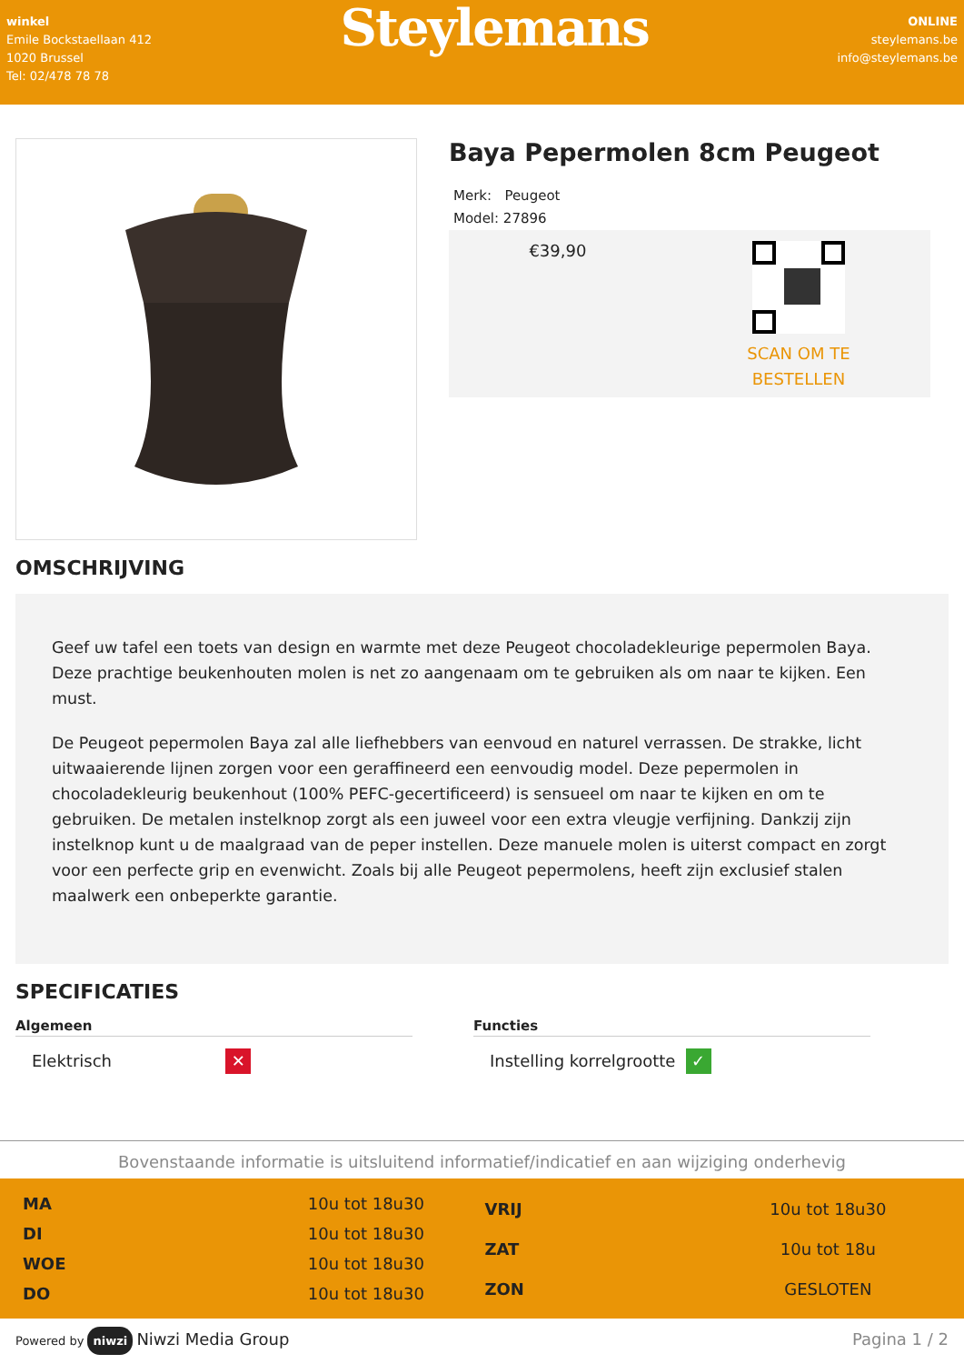winkel
Emile Bockstaellaan 412
1020 Brussel
Tel: 02/478 78 78
Steylemans
ONLINE
steylemans.be
info@steylemans.be
Baya Pepermolen 8cm Peugeot
Merk: Peugeot
Model: 27896
€39,90
SCAN OM TE
BESTELLEN
OMSCHRIJVING
Geef uw tafel een toets van design en warmte met deze Peugeot chocoladekleurige pepermolen Baya. Deze prachtige beukenhouten molen is net zo aangenaam om te gebruiken als om naar te kijken. Een must.
De Peugeot pepermolen Baya zal alle liefhebbers van eenvoud en naturel verrassen. De strakke, licht uitwaaierende lijnen zorgen voor een geraffineerd een eenvoudig model. Deze pepermolen in chocoladekleurig beukenhout (100% PEFC-gecertificeerd) is sensueel om naar te kijken en om te gebruiken. De metalen instelknop zorgt als een juweel voor een extra vleugje verfijning. Dankzij zijn instelknop kunt u de maalgraad van de peper instellen. Deze manuele molen is uiterst compact en zorgt voor een perfecte grip en evenwicht. Zoals bij alle Peugeot pepermolens, heeft zijn exclusief stalen maalwerk een onbeperkte garantie.
SPECIFICATIES
Algemeen
| Elektrisch | ✕ |
Functies
| Instelling korrelgrootte | ✓ |
Bovenstaande informatie is uitsluitend informatief/indicatief en aan wijziging onderhevig
| MA | 10u tot 18u30 |
| DI | 10u tot 18u30 |
| WOE | 10u tot 18u30 |
| DO | 10u tot 18u30 |
| VRIJ | 10u tot 18u30 |
| ZAT | 10u tot 18u |
| ZON | GESLOTEN |
Powered by niwzi Niwzi Media Group
Pagina 1 / 2